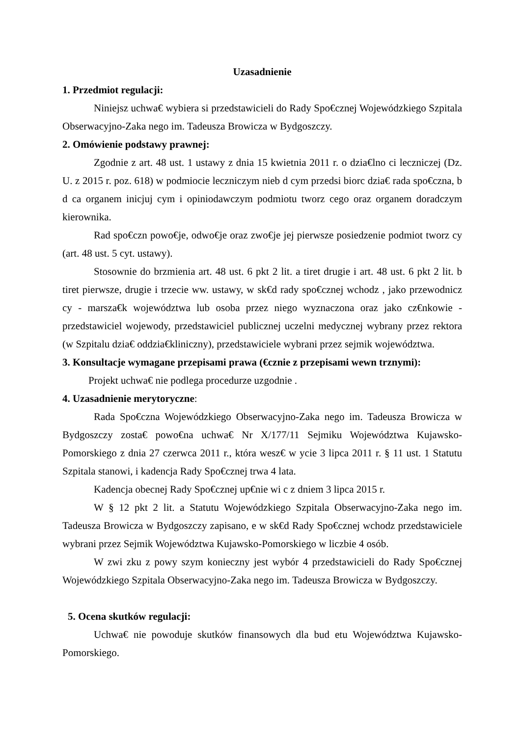Uzasadnienie
1. Przedmiot regulacji:
Niniejsz uchwa€ wybiera si przedstawicieli do Rady Spo€cznej Wojewódzkiego Szpitala Obserwacyjno-Zaka nego im. Tadeusza Browicza w Bydgoszczy.
2. Omówienie podstawy prawnej:
Zgodnie z art. 48 ust. 1 ustawy z dnia 15 kwietnia 2011 r. o dzia€lno ci leczniczej (Dz. U. z 2015 r. poz. 618) w podmiocie leczniczym nieb d cym przedsi biorc dzia€ rada spo€czna, b d ca organem inicjuj cym i opiniodawczym podmiotu tworz cego oraz organem doradczym kierownika.
Rad spo€czn powo€je, odwo€je oraz zwo€je jej pierwsze posiedzenie podmiot tworz cy (art. 48 ust. 5 cyt. ustawy).
Stosownie do brzmienia art. 48 ust. 6 pkt 2 lit. a tiret drugie i art. 48 ust. 6 pkt 2 lit. b tiret pierwsze, drugie i trzecie ww. ustawy, w sk€d rady spo€cznej wchodz , jako przewodnicz cy - marsza€k województwa lub osoba przez niego wyznaczona oraz jako cz€nkowie - przedstawiciel wojewody, przedstawiciel publicznej uczelni medycznej wybrany przez rektora (w Szpitalu dzia€ oddzia€kliniczny), przedstawiciele wybrani przez sejmik województwa.
3. Konsultacje wymagane przepisami prawa (€cznie z przepisami wewn trznymi):
Projekt uchwa€ nie podlega procedurze uzgodnie .
4. Uzasadnienie merytoryczne:
Rada Spo€czna Wojewódzkiego Obserwacyjno-Zaka nego im. Tadeusza Browicza w Bydgoszczy zosta€ powo€na uchwa€ Nr X/177/11 Sejmiku Województwa Kujawsko-Pomorskiego z dnia 27 czerwca 2011 r., która wesz€ w ycie 3 lipca 2011 r. § 11 ust. 1 Statutu Szpitala stanowi, i kadencja Rady Spo€cznej trwa 4 lata.
Kadencja obecnej Rady Spo€cznej up€nie wi c z dniem 3 lipca 2015 r.
W § 12 pkt 2 lit. a Statutu Wojewódzkiego Szpitala Obserwacyjno-Zaka nego im. Tadeusza Browicza w Bydgoszczy zapisano, e w sk€d Rady Spo€cznej wchodz przedstawiciele wybrani przez Sejmik Województwa Kujawsko-Pomorskiego w liczbie 4 osób.
W zwi zku z powy szym konieczny jest wybór 4 przedstawicieli do Rady Spo€cznej Wojewódzkiego Szpitala Obserwacyjno-Zaka nego im. Tadeusza Browicza w Bydgoszczy.
5. Ocena skutków regulacji:
Uchwa€ nie powoduje skutków finansowych dla bud etu Województwa Kujawsko-Pomorskiego.